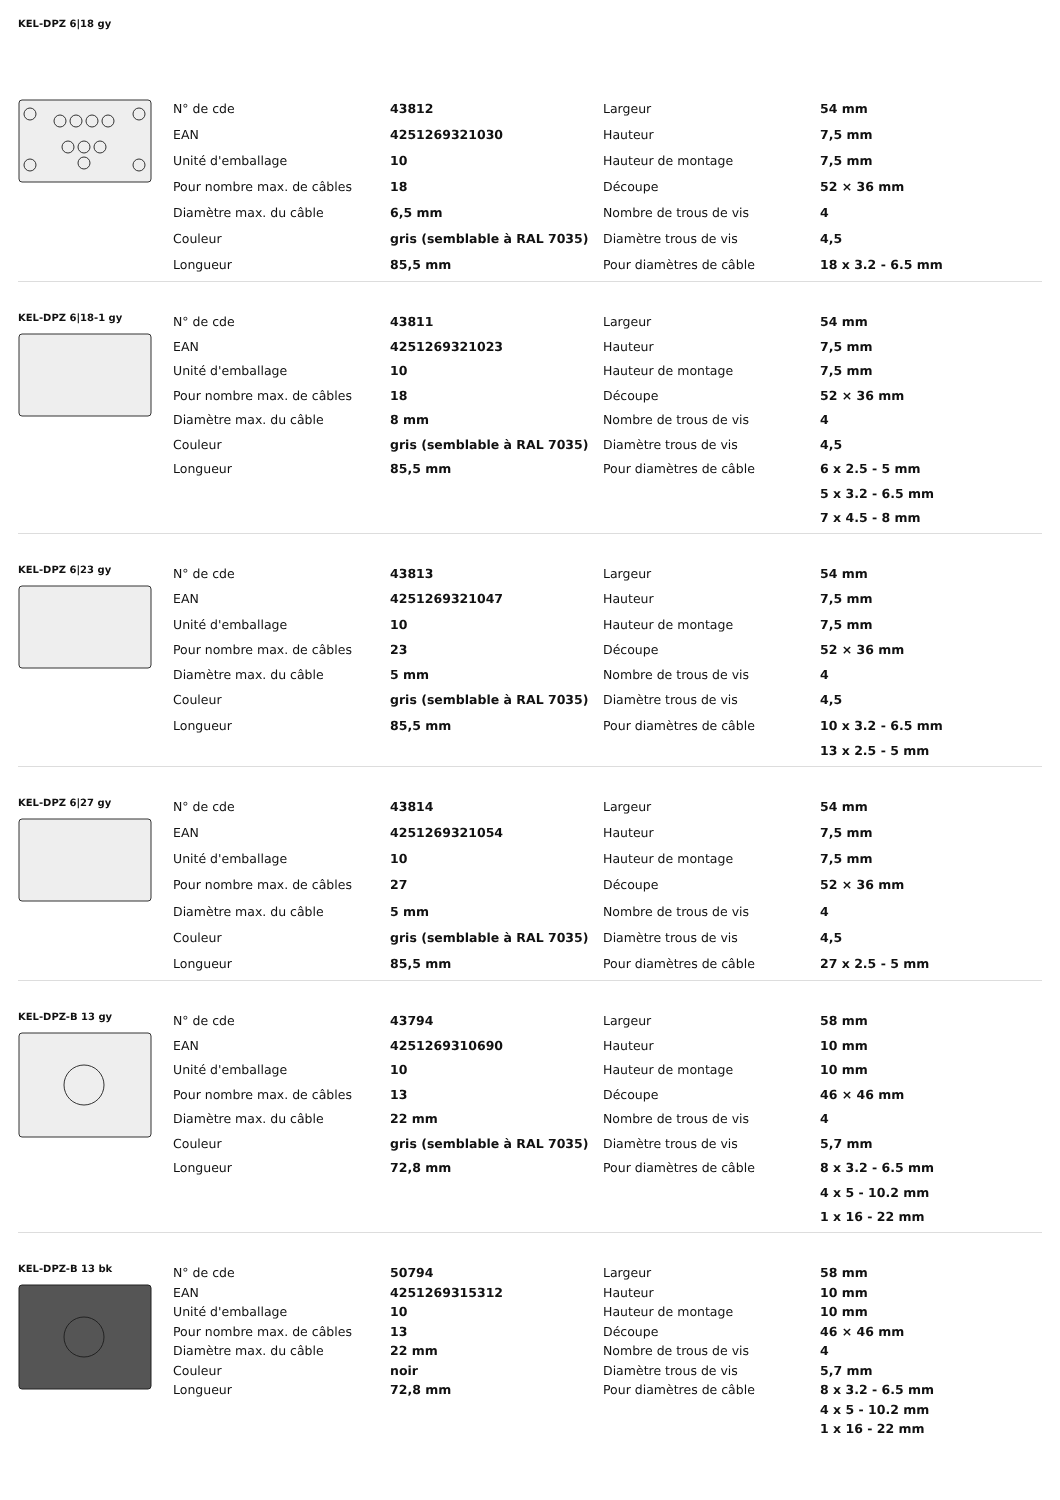KEL-DPZ 6|18 gy
| N° de cde | 43812 | Largeur | 54 mm |
| EAN | 4251269321030 | Hauteur | 7,5 mm |
| Unité d'emballage | 10 | Hauteur de montage | 7,5 mm |
| Pour nombre max. de câbles | 18 | Découpe | 52 × 36 mm |
| Diamètre max. du câble | 6,5 mm | Nombre de trous de vis | 4 |
| Couleur | gris (semblable à RAL 7035) | Diamètre trous de vis | 4,5 |
| Longueur | 85,5 mm | Pour diamètres de câble | 18 x 3.2 - 6.5 mm |
KEL-DPZ 6|18-1 gy
| N° de cde | 43811 | Largeur | 54 mm |
| EAN | 4251269321023 | Hauteur | 7,5 mm |
| Unité d'emballage | 10 | Hauteur de montage | 7,5 mm |
| Pour nombre max. de câbles | 18 | Découpe | 52 × 36 mm |
| Diamètre max. du câble | 8 mm | Nombre de trous de vis | 4 |
| Couleur | gris (semblable à RAL 7035) | Diamètre trous de vis | 4,5 |
| Longueur | 85,5 mm | Pour diamètres de câble | 6 x 2.5 - 5 mm |
| | | | 5 x 3.2 - 6.5 mm |
| | | | 7 x 4.5 - 8 mm |
KEL-DPZ 6|23 gy
| N° de cde | 43813 | Largeur | 54 mm |
| EAN | 4251269321047 | Hauteur | 7,5 mm |
| Unité d'emballage | 10 | Hauteur de montage | 7,5 mm |
| Pour nombre max. de câbles | 23 | Découpe | 52 × 36 mm |
| Diamètre max. du câble | 5 mm | Nombre de trous de vis | 4 |
| Couleur | gris (semblable à RAL 7035) | Diamètre trous de vis | 4,5 |
| Longueur | 85,5 mm | Pour diamètres de câble | 10 x 3.2 - 6.5 mm |
| | | | 13 x 2.5 - 5 mm |
KEL-DPZ 6|27 gy
| N° de cde | 43814 | Largeur | 54 mm |
| EAN | 4251269321054 | Hauteur | 7,5 mm |
| Unité d'emballage | 10 | Hauteur de montage | 7,5 mm |
| Pour nombre max. de câbles | 27 | Découpe | 52 × 36 mm |
| Diamètre max. du câble | 5 mm | Nombre de trous de vis | 4 |
| Couleur | gris (semblable à RAL 7035) | Diamètre trous de vis | 4,5 |
| Longueur | 85,5 mm | Pour diamètres de câble | 27 x 2.5 - 5 mm |
KEL-DPZ-B 13 gy
| N° de cde | 43794 | Largeur | 58 mm |
| EAN | 4251269310690 | Hauteur | 10 mm |
| Unité d'emballage | 10 | Hauteur de montage | 10 mm |
| Pour nombre max. de câbles | 13 | Découpe | 46 × 46 mm |
| Diamètre max. du câble | 22 mm | Nombre de trous de vis | 4 |
| Couleur | gris (semblable à RAL 7035) | Diamètre trous de vis | 5,7 mm |
| Longueur | 72,8 mm | Pour diamètres de câble | 8 x 3.2 - 6.5 mm |
| | | | 4 x 5 - 10.2 mm |
| | | | 1 x 16 - 22 mm |
KEL-DPZ-B 13 bk
| N° de cde | 50794 | Largeur | 58 mm |
| EAN | 4251269315312 | Hauteur | 10 mm |
| Unité d'emballage | 10 | Hauteur de montage | 10 mm |
| Pour nombre max. de câbles | 13 | Découpe | 46 × 46 mm |
| Diamètre max. du câble | 22 mm | Nombre de trous de vis | 4 |
| Couleur | noir | Diamètre trous de vis | 5,7 mm |
| Longueur | 72,8 mm | Pour diamètres de câble | 8 x 3.2 - 6.5 mm |
| | | | 4 x 5 - 10.2 mm |
| | | | 1 x 16 - 22 mm |